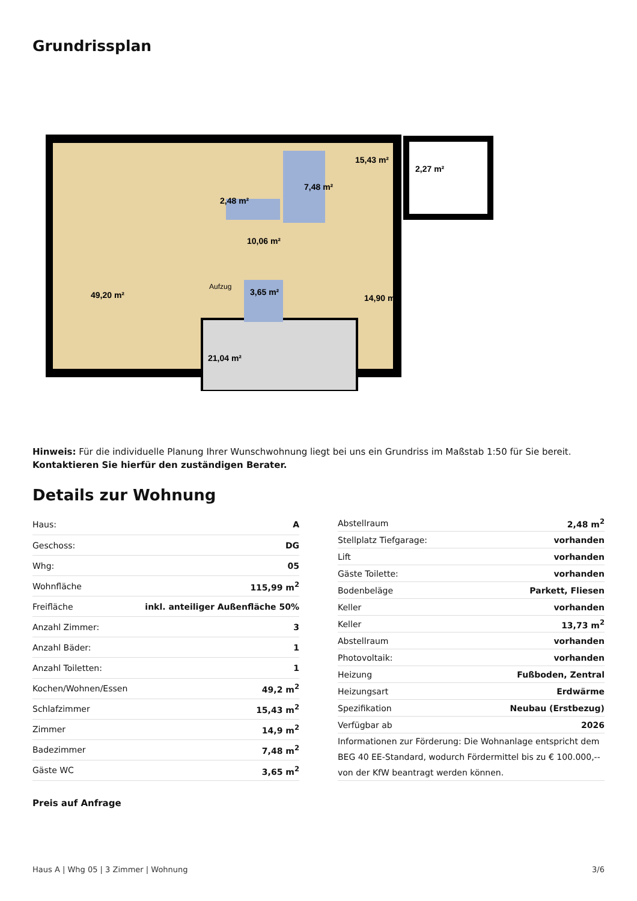Grundrissplan
49,20 m²
15,43 m²
7,48 m²
2,48 m²
10,06 m²
3,65 m²
14,90 m²
21,04 m²
2,27 m²
Aufzug
Hinweis: Für die individuelle Planung Ihrer Wunschwohnung liegt bei uns ein Grundriss im Maßstab 1:50 für Sie bereit.
Kontaktieren Sie hierfür den zuständigen Berater.
Details zur Wohnung
| Haus: | A |
| Geschoss: | DG |
| Whg: | 05 |
| Wohnfläche | 115,99 m<sup>2</sup> |
| Freifläche | inkl. anteiliger Außenfläche 50% |
| Anzahl Zimmer: | 3 |
| Anzahl Bäder: | 1 |
| Anzahl Toiletten: | 1 |
| Kochen/Wohnen/Essen | 49,2 m<sup>2</sup> |
| Schlafzimmer | 15,43 m<sup>2</sup> |
| Zimmer | 14,9 m<sup>2</sup> |
| Badezimmer | 7,48 m<sup>2</sup> |
| Gäste WC | 3,65 m<sup>2</sup> |
| Abstellraum | 2,48 m<sup>2</sup> |
| Stellplatz Tiefgarage: | vorhanden |
| Lift | vorhanden |
| Gäste Toilette: | vorhanden |
| Bodenbeläge | Parkett, Fliesen |
| Keller | vorhanden |
| Keller | 13,73 m<sup>2</sup> |
| Abstellraum | vorhanden |
| Photovoltaik: | vorhanden |
| Heizung | Fußboden, Zentral |
| Heizungsart | Erdwärme |
| Spezifikation | Neubau (Erstbezug) |
| Verfügbar ab | 2026 |
| Informationen zur Förderung: Die Wohnanlage entspricht dem BEG 40 EE-Standard, wodurch Fördermittel bis zu € 100.000,-- von der KfW beantragt werden können. | |
Preis auf Anfrage
Haus A | Whg 05 | 3 Zimmer | Wohnung 3/6